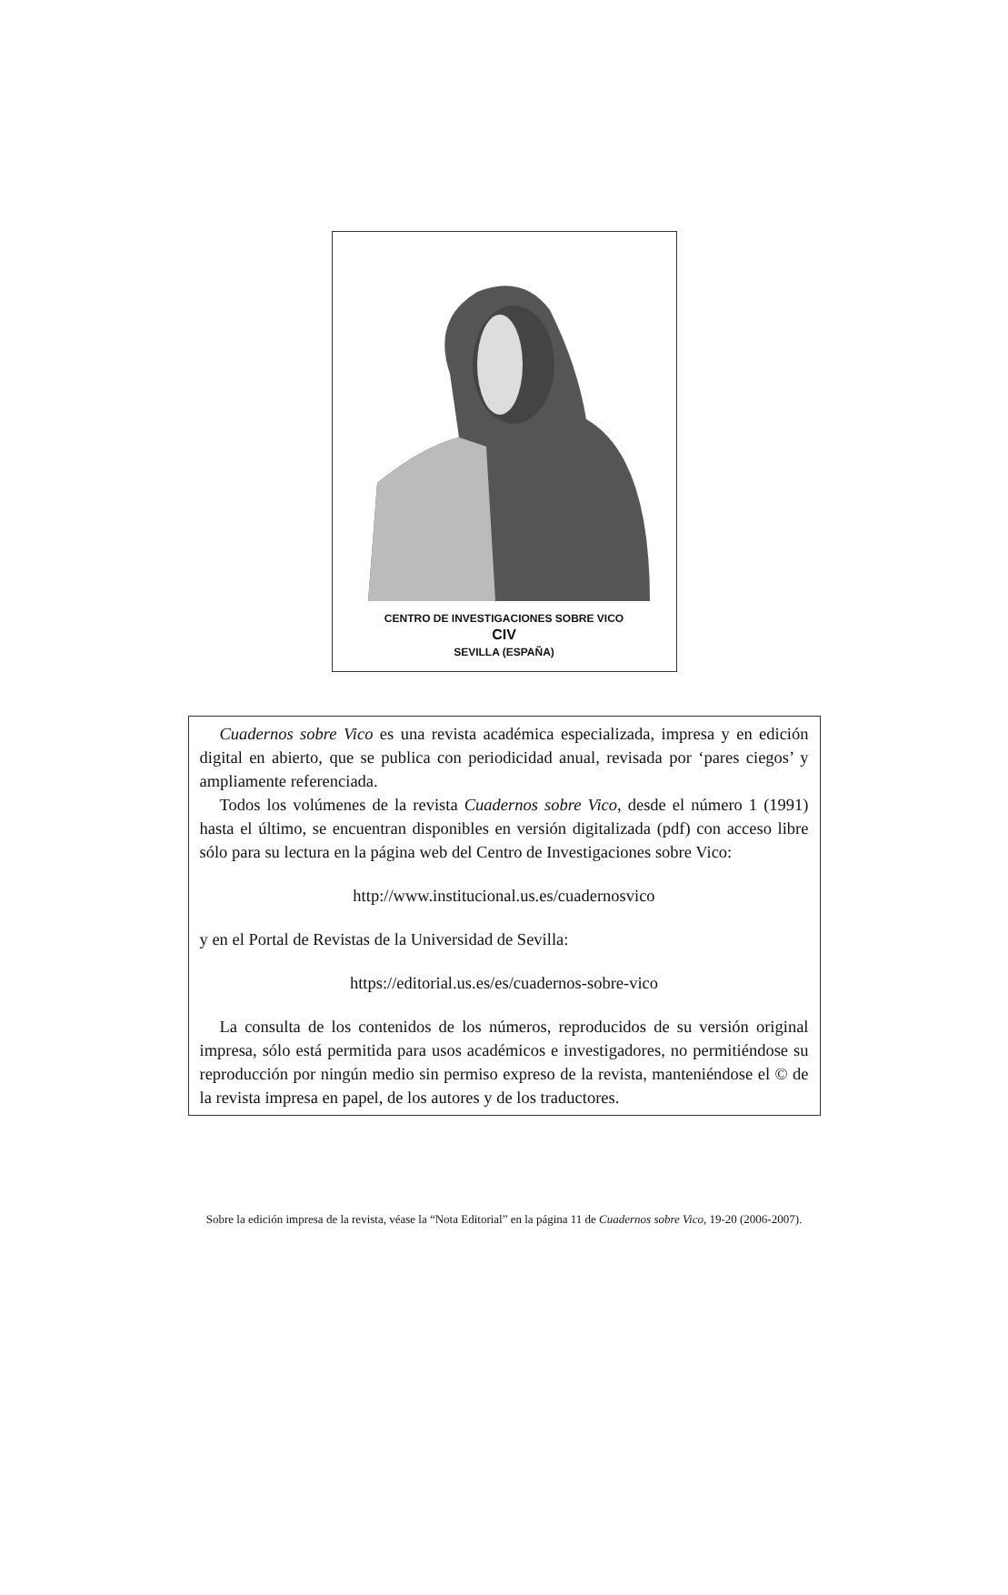CENTRO DE INVESTIGACIONES SOBRE VICO
CIV
SEVILLA (ESPAÑA)
Cuadernos sobre Vico es una revista académica especializada, impresa y en edición digital en abierto, que se publica con periodicidad anual, revisada por ‘pares ciegos’ y ampliamente referenciada.
Todos los volúmenes de la revista Cuadernos sobre Vico, desde el número 1 (1991) hasta el último, se encuentran disponibles en versión digitalizada (pdf) con acceso libre sólo para su lectura en la página web del Centro de Investigaciones sobre Vico:
http://www.institucional.us.es/cuadernosvico
y en el Portal de Revistas de la Universidad de Sevilla:
https://editorial.us.es/es/cuadernos-sobre-vico
La consulta de los contenidos de los números, reproducidos de su versión original impresa, sólo está permitida para usos académicos e investigadores, no permitiéndose su reproducción por ningún medio sin permiso expreso de la revista, manteniéndose el © de la revista impresa en papel, de los autores y de los traductores.
Sobre la edición impresa de la revista, véase la “Nota Editorial” en la página 11 de Cuadernos sobre Vico, 19-20 (2006-2007).